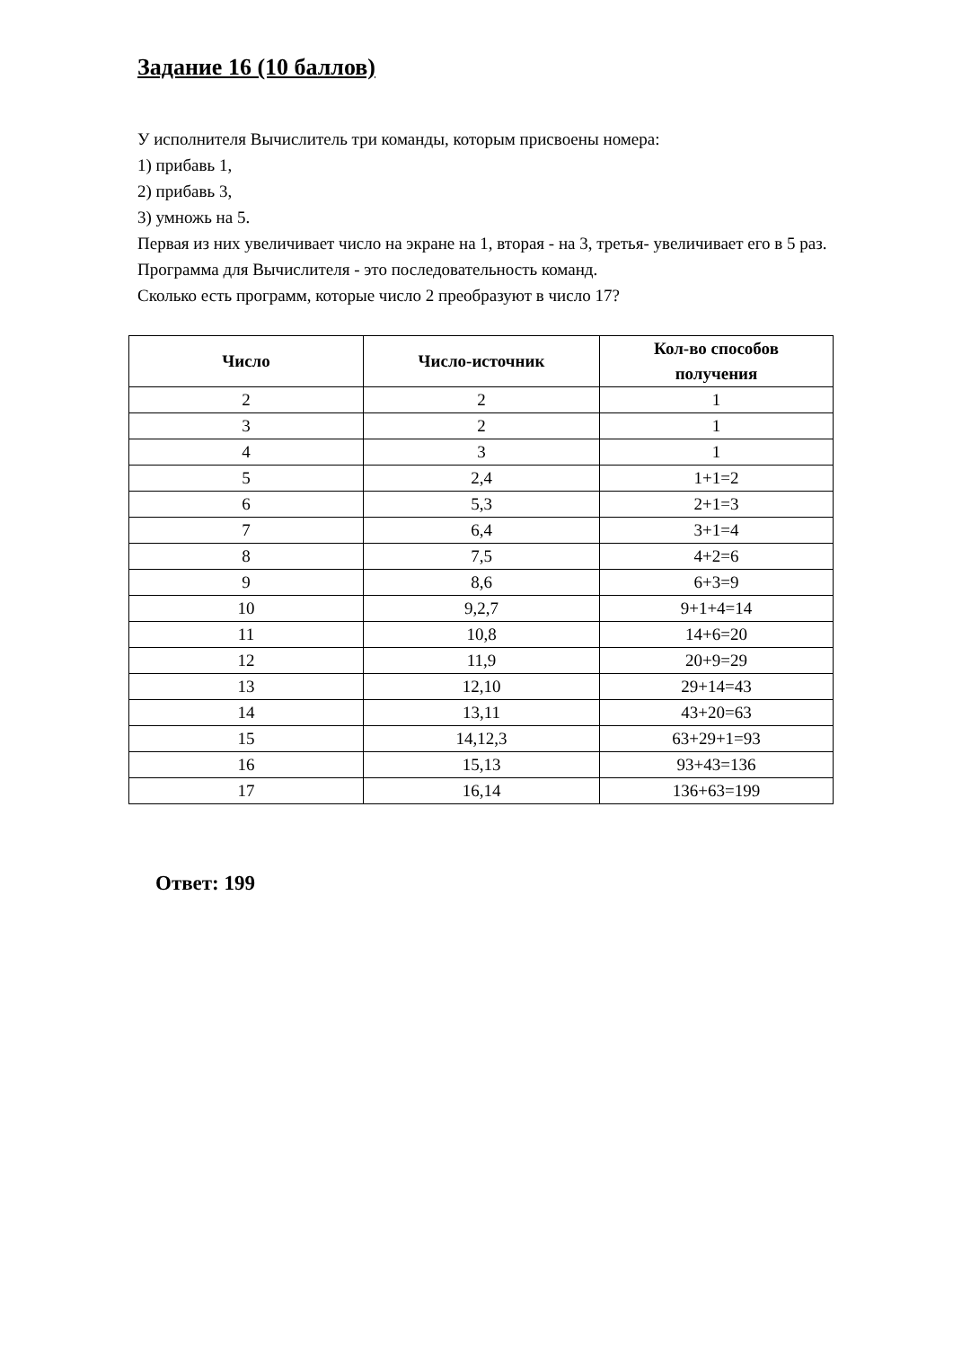Задание 16 (10 баллов)
У исполнителя Вычислитель три команды, которым присвоены номера:
1) прибавь 1,
2) прибавь 3,
3) умножь на 5.
Первая из них увеличивает число на экране на 1, вторая - на 3, третья- увеличивает его в 5 раз.
Программа для Вычислителя - это последовательность команд.
Сколько есть программ, которые число 2 преобразуют в число 17?
| Число | Число-источник | Кол-во способов получения |
| --- | --- | --- |
| 2 | 2 | 1 |
| 3 | 2 | 1 |
| 4 | 3 | 1 |
| 5 | 2,4 | 1+1=2 |
| 6 | 5,3 | 2+1=3 |
| 7 | 6,4 | 3+1=4 |
| 8 | 7,5 | 4+2=6 |
| 9 | 8,6 | 6+3=9 |
| 10 | 9,2,7 | 9+1+4=14 |
| 11 | 10,8 | 14+6=20 |
| 12 | 11,9 | 20+9=29 |
| 13 | 12,10 | 29+14=43 |
| 14 | 13,11 | 43+20=63 |
| 15 | 14,12,3 | 63+29+1=93 |
| 16 | 15,13 | 93+43=136 |
| 17 | 16,14 | 136+63=199 |
Ответ: 199